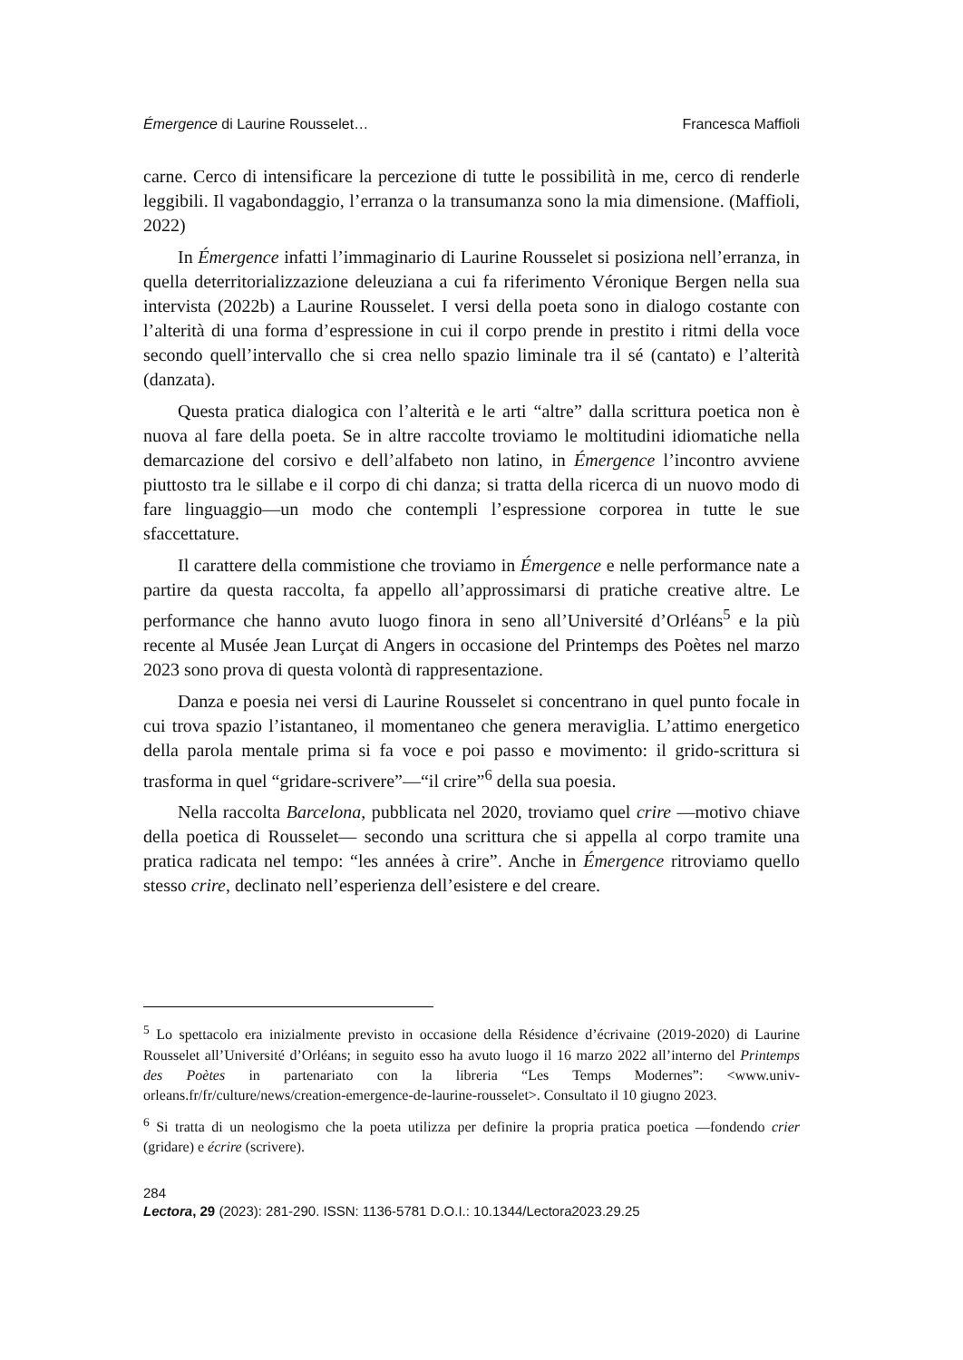Émergence di Laurine Rousselet… Francesca Maffioli
carne. Cerco di intensificare la percezione di tutte le possibilità in me, cerco di renderle leggibili. Il vagabondaggio, l’erranza o la transumanza sono la mia dimensione. (Maffioli, 2022)
In Émergence infatti l’immaginario di Laurine Rousselet si posiziona nell’erranza, in quella deterritorializzazione deleuziana a cui fa riferimento Véronique Bergen nella sua intervista (2022b) a Laurine Rousselet. I versi della poeta sono in dialogo costante con l’alterità di una forma d’espressione in cui il corpo prende in prestito i ritmi della voce secondo quell’intervallo che si crea nello spazio liminale tra il sé (cantato) e l’alterità (danzata).
Questa pratica dialogica con l’alterità e le arti “altre” dalla scrittura poetica non è nuova al fare della poeta. Se in altre raccolte troviamo le moltitudini idiomatiche nella demarcazione del corsivo e dell’alfabeto non latino, in Émergence l’incontro avviene piuttosto tra le sillabe e il corpo di chi danza; si tratta della ricerca di un nuovo modo di fare linguaggio—un modo che contempli l’espressione corporea in tutte le sue sfaccettature.
Il carattere della commistione che troviamo in Émergence e nelle performance nate a partire da questa raccolta, fa appello all’approssimarsi di pratiche creative altre. Le performance che hanno avuto luogo finora in seno all’Université d’Orléans<sup>5</sup> e la più recente al Musée Jean Lurçat di Angers in occasione del Printemps des Poètes nel marzo 2023 sono prova di questa volontà di rappresentazione.
Danza e poesia nei versi di Laurine Rousselet si concentrano in quel punto focale in cui trova spazio l’istantaneo, il momentaneo che genera meraviglia. L’attimo energetico della parola mentale prima si fa voce e poi passo e movimento: il grido-scrittura si trasforma in quel “gridare-scrivere”—“il crire”<sup>6</sup> della sua poesia.
Nella raccolta Barcelona, pubblicata nel 2020, troviamo quel crire —motivo chiave della poetica di Rousselet— secondo una scrittura che si appella al corpo tramite una pratica radicata nel tempo: “les années à crire”. Anche in Émergence ritroviamo quello stesso crire, declinato nell’esperienza dell’esistere e del creare.
<sup>5</sup> Lo spettacolo era inizialmente previsto in occasione della Résidence d’écrivaine (2019-2020) di Laurine Rousselet all’Université d’Orléans; in seguito esso ha avuto luogo il 16 marzo 2022 all’interno del Printemps des Poètes in partenariato con la libreria “Les Temps Modernes”: <www.univ-orleans.fr/fr/culture/news/creation-emergence-de-laurine-rousselet>. Consultato il 10 giugno 2023.
<sup>6</sup> Si tratta di un neologismo che la poeta utilizza per definire la propria pratica poetica —fondendo crier (gridare) e écrire (scrivere).
284
Lectora, 29 (2023): 281-290. ISSN: 1136-5781 D.O.I.: 10.1344/Lectora2023.29.25